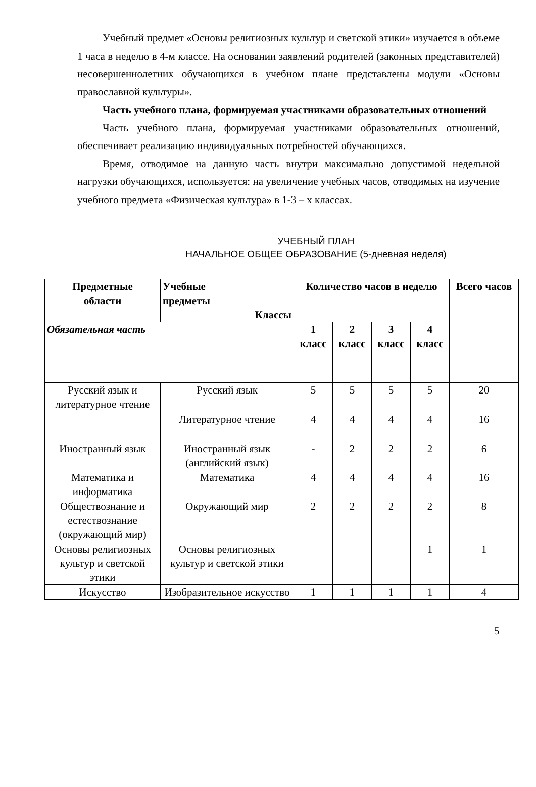Учебный предмет «Основы религиозных культур и светской этики» изучается в объеме 1 часа в неделю в 4-м классе. На основании заявлений родителей (законных представителей) несовершеннолетних обучающихся в учебном плане представлены модули «Основы православной культуры».
Часть учебного плана, формируемая участниками образовательных отношений
Часть учебного плана, формируемая участниками образовательных отношений, обеспечивает реализацию индивидуальных потребностей обучающихся.
Время, отводимое на данную часть внутри максимально допустимой недельной нагрузки обучающихся, используется: на увеличение учебных часов, отводимых на изучение учебного предмета «Физическая культура» в 1-3 – х классах.
УЧЕБНЫЙ ПЛАН
НАЧАЛЬНОЕ ОБЩЕЕ ОБРАЗОВАНИЕ (5-дневная неделя)
| Предметные области | Учебные предметы Классы | Количество часов в неделю | | | | Всего часов |
| --- | --- | --- | --- | --- | --- | --- |
| Обязательная часть | | 1 класс | 2 класс | 3 класс | 4 класс | |
| Русский язык и литературное чтение | Русский язык | 5 | 5 | 5 | 5 | 20 |
| | Литературное чтение | 4 | 4 | 4 | 4 | 16 |
| Иностранный язык | Иностранный язык (английский язык) | - | 2 | 2 | 2 | 6 |
| Математика и информатика | Математика | 4 | 4 | 4 | 4 | 16 |
| Обществознание и естествознание (окружающий мир) | Окружающий мир | 2 | 2 | 2 | 2 | 8 |
| Основы религиозных культур и светской этики | Основы религиозных культур и светской этики | | | | 1 | 1 |
| Искусство | Изобразительное искусство | 1 | 1 | 1 | 1 | 4 |
5